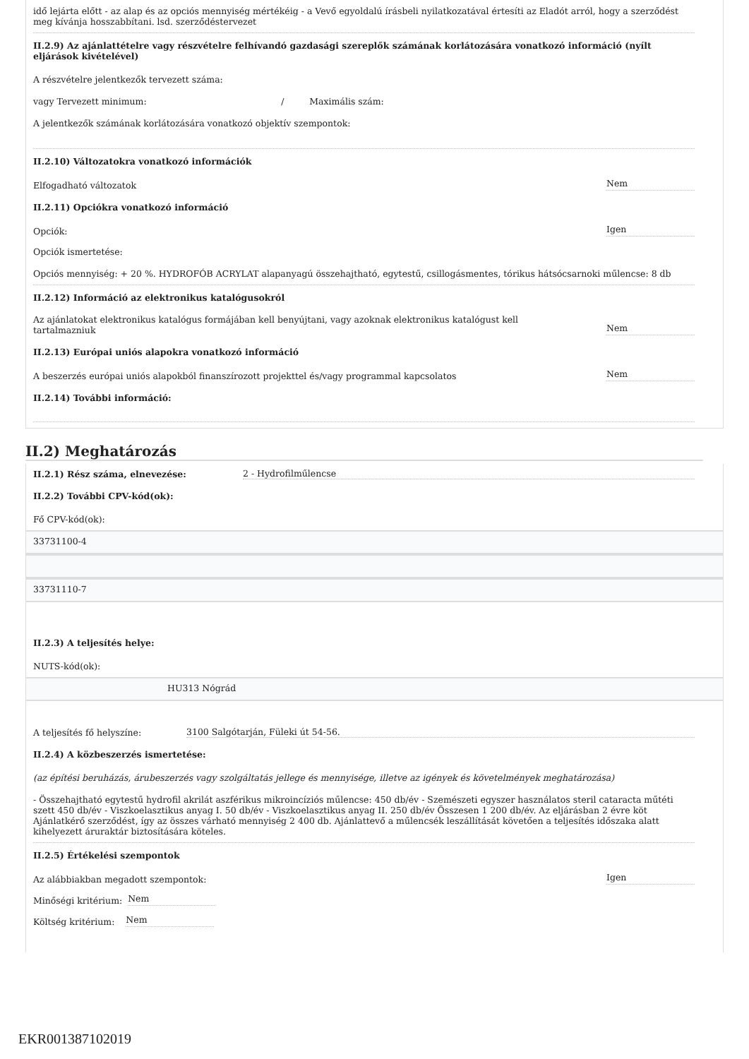idő lejárta előtt - az alap és az opciós mennyiség mértékéig - a Vevő egyoldalú írásbeli nyilatkozatával értesíti az Eladót arról, hogy a szerződést meg kívánja hosszabbítani. lsd. szerződéstervezet
II.2.9) Az ajánlattételre vagy részvételre felhívandó gazdasági szereplők számának korlátozására vonatkozó információ (nyílt eljárások kivételével)
A részvételre jelentkezők tervezett száma:
vagy Tervezett minimum: / Maximális szám:
A jelentkezők számának korlátozására vonatkozó objektív szempontok:
II.2.10) Változatokra vonatkozó információk
Elfogadható változatok Nem
II.2.11) Opciókra vonatkozó információ
Opciók: Igen
Opciók ismertetése:
Opciós mennyiség: + 20 %. HYDROFÓB ACRYLAT alapanyagú összehajtható, egytestű, csillogásmentes, tórikus hátsócsarnoki műlencse: 8 db
II.2.12) Információ az elektronikus katalógusokról
Az ajánlatokat elektronikus katalógus formájában kell benyújtani, vagy azoknak elektronikus katalógust kell tartalmazniuk Nem
II.2.13) Európai uniós alapokra vonatkozó információ
A beszerzés európai uniós alapokból finanszírozott projekttel és/vagy programmal kapcsolatos Nem
II.2.14) További információ:
II.2) Meghatározás
II.2.1) Rész száma, elnevezése: 2 - Hydrofilműlencse
II.2.2) További CPV-kód(ok):
Fő CPV-kód(ok):
33731100-4
33731110-7
II.2.3) A teljesítés helye:
NUTS-kód(ok):
HU313 Nógrád
A teljesítés fő helyszíne: 3100 Salgótarján, Füleki út 54-56.
II.2.4) A közbeszerzés ismertetése:
(az építési beruházás, árubeszerzés vagy szolgáltatás jellege és mennyisége, illetve az igények és követelmények meghatározása)
- Összehajtható egytestű hydrofil akrilát aszférikus mikroincíziós műlencse: 450 db/év - Szemészeti egyszer használatos steril cataracta műtéti szett 450 db/év - Viszkoelasztikus anyag I. 50 db/év - Viszkoelasztikus anyag II. 250 db/év Összesen 1 200 db/év. Az eljárásban 2 évre köt Ajánlatkérő szerződést, így az összes várható mennyiség 2 400 db. Ajánlattevő a műlencsék leszállítását követően a teljesítés időszaka alatt kihelyezett áruraktár biztosítására köteles.
II.2.5) Értékelési szempontok
Az alábbiakban megadott szempontok: Igen
Minőségi kritérium: Nem
Költség kritérium: Nem
EKR001387102019